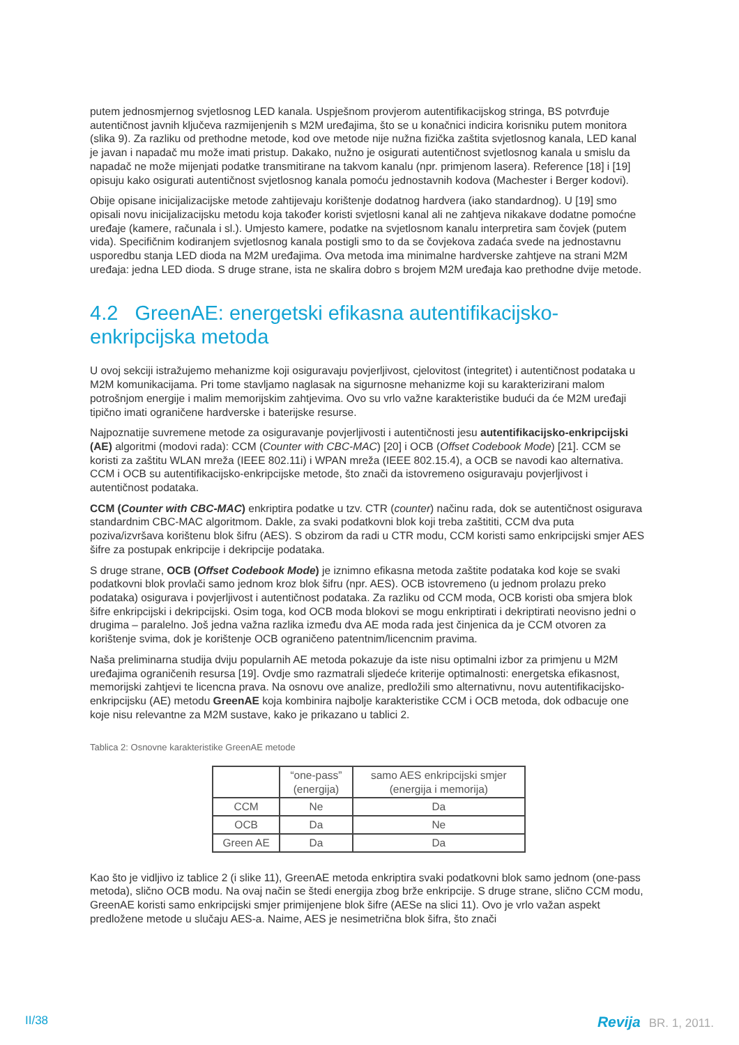putem jednosmjernog svjetlosnog LED kanala. Uspješnom provjerom autentifikacijskog stringa, BS potvrđuje autentičnost javnih ključeva razmijenjenih s M2M uređajima, što se u konačnici indicira korisniku putem monitora (slika 9). Za razliku od prethodne metode, kod ove metode nije nužna fizička zaštita svjetlosnog kanala, LED kanal je javan i napadač mu može imati pristup. Dakako, nužno je osigurati autentičnost svjetlosnog kanala u smislu da napadač ne može mijenjati podatke transmitirane na takvom kanalu (npr. primjenom lasera). Reference [18] i [19] opisuju kako osigurati autentičnost svjetlosnog kanala pomoću jednostavnih kodova (Machester i Berger kodovi).
Obije opisane inicijalizacijske metode zahtijevaju korištenje dodatnog hardvera (iako standardnog). U [19] smo opisali novu inicijalizacijsku metodu koja također koristi svjetlosni kanal ali ne zahtjeva nikakave dodatne pomoćne uređaje (kamere, računala i sl.). Umjesto kamere, podatke na svjetlosnom kanalu interpretira sam čovjek (putem vida). Specifičnim kodiranjem svjetlosnog kanala postigli smo to da se čovjekova zadaća svede na jednostavnu usporedbu stanja LED dioda na M2M uređajima. Ova metoda ima minimalne hardverske zahtjeve na strani M2M uređaja: jedna LED dioda. S druge strane, ista ne skalira dobro s brojem M2M uređaja kao prethodne dvije metode.
4.2 GreenAE: energetski efikasna autentifikacijsko-enkripcijska metoda
U ovoj sekciji istražujemo mehanizme koji osiguravaju povjerljivost, cjelovitost (integritet) i autentičnost podataka u M2M komunikacijama. Pri tome stavljamo naglasak na sigurnosne mehanizme koji su karakterizirani malom potrošnjom energije i malim memorijskim zahtjevima. Ovo su vrlo važne karakteristike budući da će M2M uređaji tipično imati ograničene hardverske i baterijske resurse.
Najpoznatije suvremene metode za osiguravanje povjerljivosti i autentičnosti jesu autentifikacijsko-enkripcijski (AE) algoritmi (modovi rada): CCM (Counter with CBC-MAC) [20] i OCB (Offset Codebook Mode) [21]. CCM se koristi za zaštitu WLAN mreža (IEEE 802.11i) i WPAN mreža (IEEE 802.15.4), a OCB se navodi kao alternativa. CCM i OCB su autentifikacijsko-enkripcijske metode, što znači da istovremeno osiguravaju povjerljivost i autentičnost podataka.
CCM (Counter with CBC-MAC) enkriptira podatke u tzv. CTR (counter) načinu rada, dok se autentičnost osigurava standardnim CBC-MAC algoritmom. Dakle, za svaki podatkovni blok koji treba zaštititi, CCM dva puta poziva/izvršava korištenu blok šifru (AES). S obzirom da radi u CTR modu, CCM koristi samo enkripcijski smjer AES šifre za postupak enkripcije i dekripcije podataka.
S druge strane, OCB (Offset Codebook Mode) je iznimno efikasna metoda zaštite podataka kod koje se svaki podatkovni blok provlači samo jednom kroz blok šifru (npr. AES). OCB istovremeno (u jednom prolazu preko podataka) osigurava i povjerljivost i autentičnost podataka. Za razliku od CCM moda, OCB koristi oba smjera blok šifre enkripcijski i dekripcijski. Osim toga, kod OCB moda blokovi se mogu enkriptirati i dekriptirati neovisno jedni o drugima – paralelno. Još jedna važna razlika između dva AE moda rada jest činjenica da je CCM otvoren za korištenje svima, dok je korištenje OCB ograničeno patentnim/licencnim pravima.
Naša preliminarna studija dviju popularnih AE metoda pokazuje da iste nisu optimalni izbor za primjenu u M2M uređajima ograničenih resursa [19]. Ovdje smo razmatrali sljedeće kriterije optimalnosti: energetska efikasnost, memorijski zahtjevi te licencna prava. Na osnovu ove analize, predložili smo alternativnu, novu autentifikacijsko-enkripcijsku (AE) metodu GreenAE koja kombinira najbolje karakteristike CCM i OCB metoda, dok odbacuje one koje nisu relevantne za M2M sustave, kako je prikazano u tablici 2.
Tablica 2: Osnovne karakteristike GreenAE metode
| | “one-pass” (energija) | samo AES enkripcijski smjer (energija i memorija) |
| --- | --- | --- |
| CCM | Ne | Da |
| OCB | Da | Ne |
| Green AE | Da | Da |
Kao što je vidljivo iz tablice 2 (i slike 11), GreenAE metoda enkriptira svaki podatkovni blok samo jednom (one-pass metoda), slično OCB modu. Na ovaj način se štedi energija zbog brže enkripcije. S druge strane, slično CCM modu, GreenAE koristi samo enkripcijski smjer primijenjene blok šifre (AESe na slici 11). Ovo je vrlo važan aspekt predložene metode u slučaju AES-a. Naime, AES je nesimetrična blok šifra, što znači
II/38 Revija BR. 1, 2011.